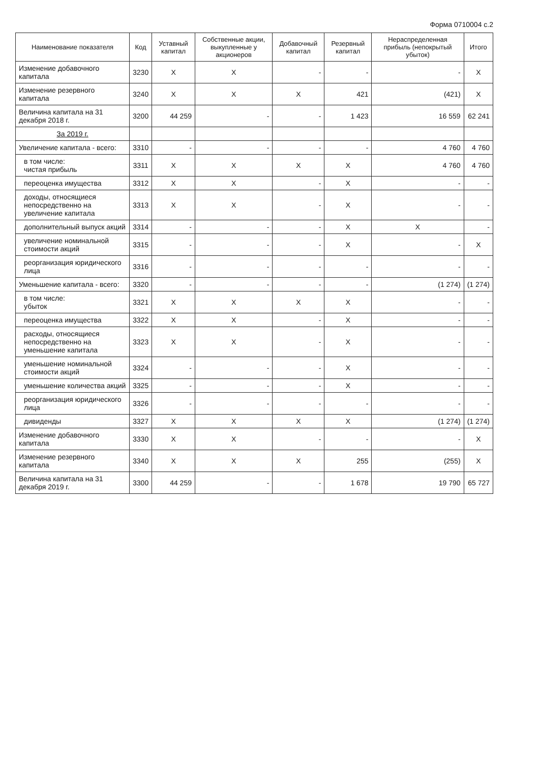Форма 0710004 с.2
| Наименование показателя | Код | Уставный капитал | Собственные акции, выкупленные у акционеров | Добавочный капитал | Резервный капитал | Нераспределенная прибыль (непокрытый убыток) | Итого |
| --- | --- | --- | --- | --- | --- | --- | --- |
| Изменение добавочного капитала | 3230 | X | X | - | - | - | X |
| Изменение резервного капитала | 3240 | X | X | X | 421 | (421) | X |
| Величина капитала на 31 декабря 2018 г. | 3200 | 44 259 | - | - | 1 423 | 16 559 | 62 241 |
| За 2019 г. | | | | | | | |
| Увеличение капитала - всего: | 3310 | - | - | - | - | 4 760 | 4 760 |
| в том числе: чистая прибыль | 3311 | X | X | X | X | 4 760 | 4 760 |
| переоценка имущества | 3312 | X | X | - | X | - | - |
| доходы, относящиеся непосредственно на увеличение капитала | 3313 | X | X | - | X | - | - |
| дополнительный выпуск акций | 3314 | - | - | - | X | X | - |
| увеличение номинальной стоимости акций | 3315 | - | - | - | X | - | X |
| реорганизация юридического лица | 3316 | - | - | - | - | - | - |
| Уменьшение капитала - всего: | 3320 | - | - | - | - | (1 274) | (1 274) |
| в том числе: убыток | 3321 | X | X | X | X | - | - |
| переоценка имущества | 3322 | X | X | - | X | - | - |
| расходы, относящиеся непосредственно на уменьшение капитала | 3323 | X | X | - | X | - | - |
| уменьшение номинальной стоимости акций | 3324 | - | - | - | X | - | - |
| уменьшение количества акций | 3325 | - | - | - | X | - | - |
| реорганизация юридического лица | 3326 | - | - | - | - | - | - |
| дивиденды | 3327 | X | X | X | X | (1 274) | (1 274) |
| Изменение добавочного капитала | 3330 | X | X | - | - | - | X |
| Изменение резервного капитала | 3340 | X | X | X | 255 | (255) | X |
| Величина капитала на 31 декабря 2019 г. | 3300 | 44 259 | - | - | 1 678 | 19 790 | 65 727 |